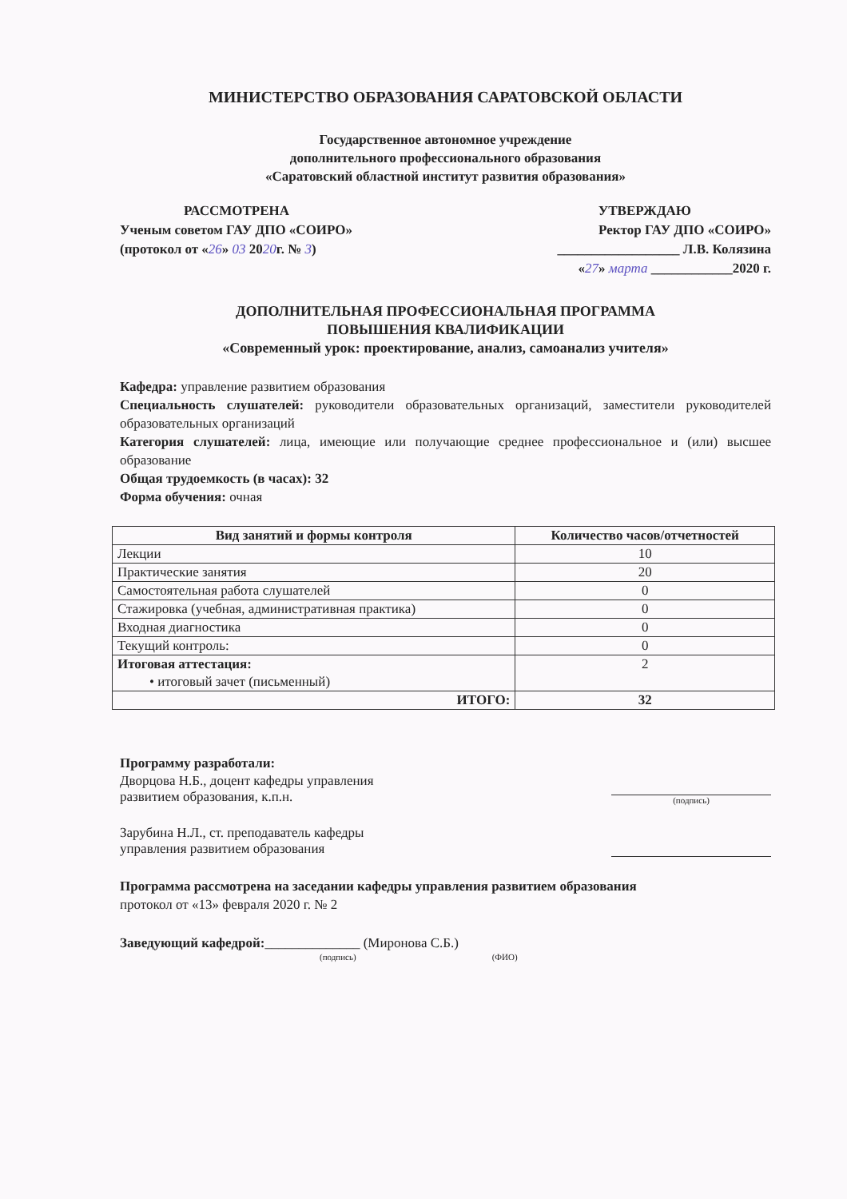МИНИСТЕРСТВО ОБРАЗОВАНИЯ САРАТОВСКОЙ ОБЛАСТИ
Государственное автономное учреждение
дополнительного профессионального образования
«Саратовский областной институт развития образования»
РАССМОТРЕНА
Ученым советом ГАУ ДПО «СОИРО»
(протокол от «26» 03 2020г. № 3)
УТВЕРЖДАЮ
Ректор ГАУ ДПО «СОИРО»
__________________ Л.В. Колязина
«27» марта ____________2020 г.
ДОПОЛНИТЕЛЬНАЯ ПРОФЕССИОНАЛЬНАЯ ПРОГРАММА
ПОВЫШЕНИЯ КВАЛИФИКАЦИИ
«Современный урок: проектирование, анализ, самоанализ учителя»
Кафедра: управление развитием образования
Специальность слушателей: руководители образовательных организаций, заместители руководителей образовательных организаций
Категория слушателей: лица, имеющие или получающие среднее профессиональное и (или) высшее образование
Общая трудоемкость (в часах): 32
Форма обучения: очная
| Вид занятий и формы контроля | Количество часов/отчетностей |
| --- | --- |
| Лекции | 10 |
| Практические занятия | 20 |
| Самостоятельная работа слушателей | 0 |
| Стажировка (учебная, административная практика) | 0 |
| Входная диагностика | 0 |
| Текущий контроль: | 0 |
| Итоговая аттестация: • итоговый зачет (письменный) | 2 |
| ИТОГО: | 32 |
Программу разработали:
Дворцова Н.Б., доцент кафедры управления
развитием образования, к.п.н.
(подпись)
Зарубина Н.Л., ст. преподаватель кафедры
управления развитием образования
Программа рассмотрена на заседании кафедры управления развитием образования
протокол от «13» февраля 2020 г. № 2
Заведующий кафедрой:______________ (Миронова С.Б.)
(подпись) (ФИО)